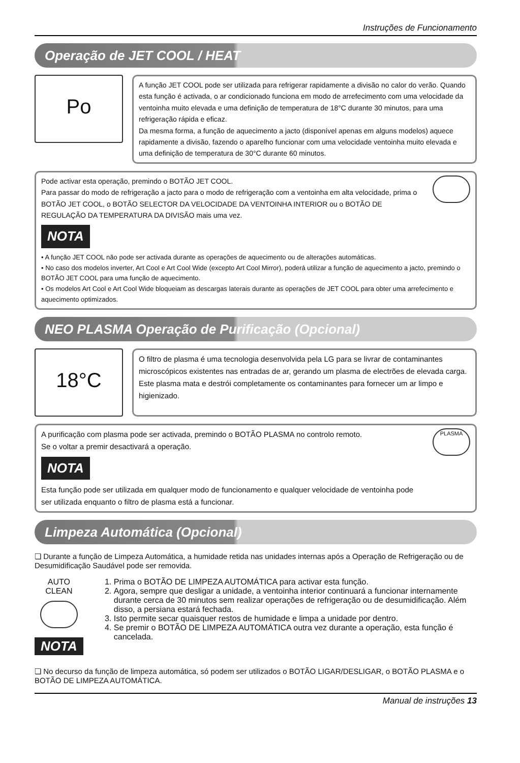Instruções de Funcionamento
Operação de JET COOL / HEAT
Po
A função JET COOL pode ser utilizada para refrigerar rapidamente a divisão no calor do verão. Quando esta função é activada, o ar condicionado funciona em modo de arrefecimento com uma velocidade da ventoinha muito elevada e uma definição de temperatura de 18°C durante 30 minutos, para uma refrigeração rápida e eficaz.
Da mesma forma, a função de aquecimento a jacto (disponível apenas em alguns modelos) aquece rapidamente a divisão, fazendo o aparelho funcionar com uma velocidade ventoinha muito elevada e uma definição de temperatura de 30°C durante 60 minutos.
Pode activar esta operação, premindo o BOTÃO JET COOL.
Para passar do modo de refrigeração a jacto para o modo de refrigeração com a ventoinha em alta velocidade, prima o BOTÃO JET COOL, o BOTÃO SELECTOR DA VELOCIDADE DA VENTOINHA INTERIOR ou o BOTÃO DE REGULAÇÃO DA TEMPERATURA DA DIVISÃO mais uma vez.
NOTA
• A função JET COOL não pode ser activada durante as operações de aquecimento ou de alterações automáticas.
• No caso dos modelos inverter, Art Cool e Art Cool Wide (excepto Art Cool Mirror), poderá utilizar a função de aquecimento a jacto, premindo o BOTÃO JET COOL para uma função de aquecimento.
• Os modelos Art Cool e Art Cool Wide bloqueiam as descargas laterais durante as operações de JET COOL para obter uma arrefecimento e aquecimento optimizados.
NEO PLASMA Operação de Purificação (Opcional)
18°C
O filtro de plasma é uma tecnologia desenvolvida pela LG para se livrar de contaminantes microscópicos existentes nas entradas de ar, gerando um plasma de electrões de elevada carga.
Este plasma mata e destrói completamente os contaminantes para fornecer um ar limpo e higienizado.
A purificação com plasma pode ser activada, premindo o BOTÃO PLASMA no controlo remoto.
Se o voltar a premir desactivará a operação.
NOTA
Esta função pode ser utilizada em qualquer modo de funcionamento e qualquer velocidade de ventoinha pode ser utilizada enquanto o filtro de plasma está a funcionar.
PLASMA
Limpeza Automática (Opcional)
❏ Durante a função de Limpeza Automática, a humidade retida nas unidades internas após a Operação de Refrigeração ou de Desumidificação Saudável pode ser removida.
AUTO CLEAN
NOTA
1. Prima o BOTÃO DE LIMPEZA AUTOMÁTICA para activar esta função.
2. Agora, sempre que desligar a unidade, a ventoinha interior continuará a funcionar internamente durante cerca de 30 minutos sem realizar operações de refrigeração ou de desumidificação. Além disso, a persiana estará fechada.
3. Isto permite secar quaisquer restos de humidade e limpa a unidade por dentro.
4. Se premir o BOTÃO DE LIMPEZA AUTOMÁTICA outra vez durante a operação, esta função é cancelada.
❏ No decurso da função de limpeza automática, só podem ser utilizados o BOTÃO LIGAR/DESLIGAR, o BOTÃO PLASMA e o BOTÃO DE LIMPEZA AUTOMÁTICA.
Manual de instruções 13